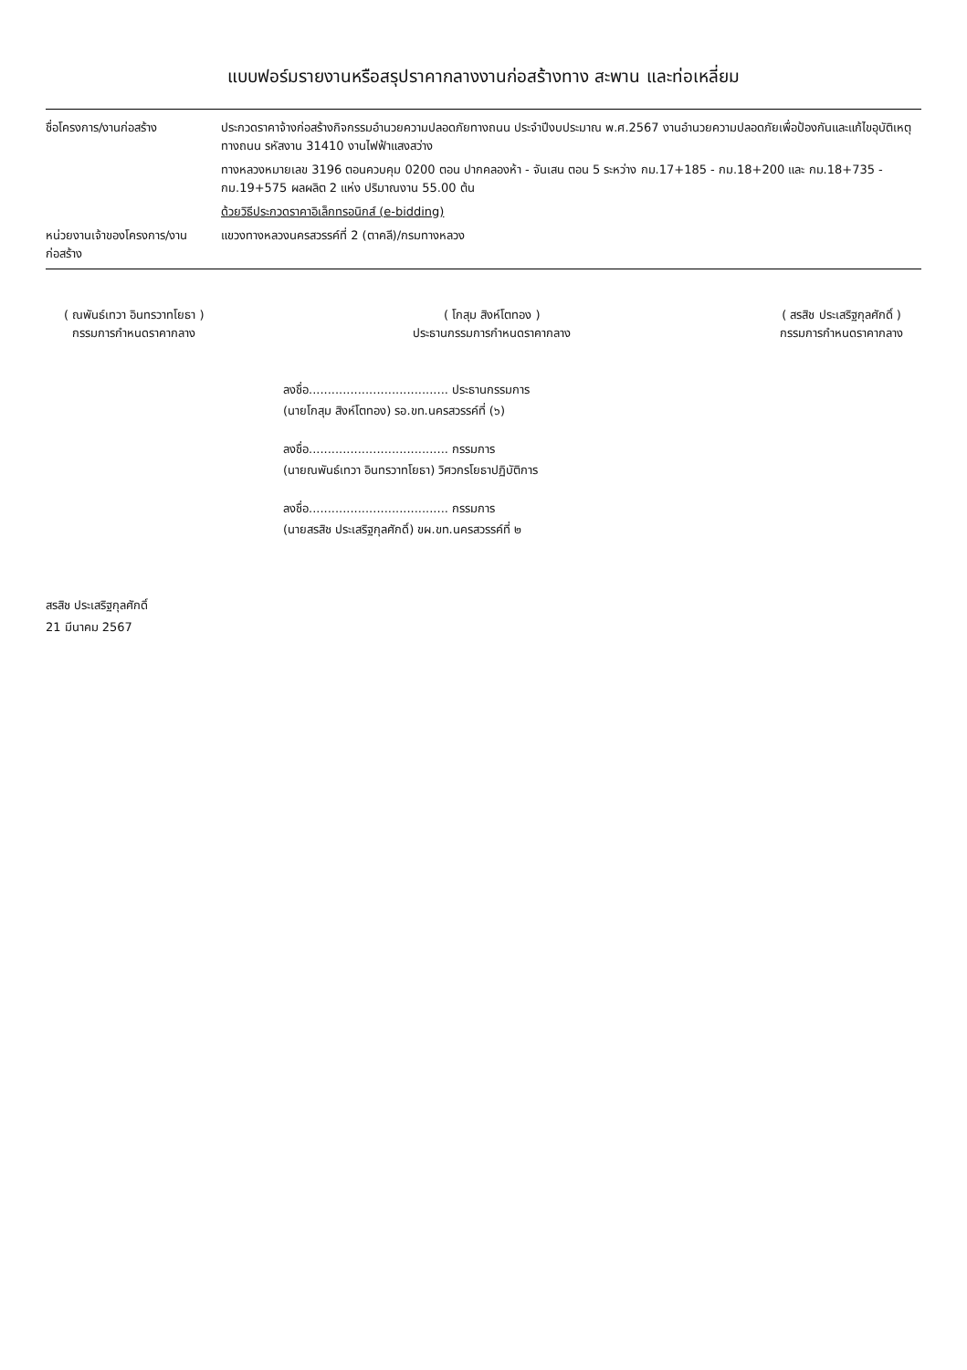แบบฟอร์มรายงานหรือสรุปราคากลางงานก่อสร้างทาง สะพาน และท่อเหลี่ยม
ชื่อโครงการ/งานก่อสร้าง ประกวดราคาจ้างก่อสร้างกิจกรรมอำนวยความปลอดภัยทางถนน ประจำปีงบประมาณ พ.ศ.2567 งานอำนวยความปลอดภัยเพื่อป้องกันและแก้ไขอุบัติเหตุทางถนน รหัสงาน 31410 งานไฟฟ้าแสงสว่าง
ทางหลวงหมายเลข 3196 ตอนควบคุม 0200 ตอน ปากคลองห้า - จันเสน ตอน 5 ระหว่าง กม.17+185 - กม.18+200 และ กม.18+735 - กม.19+575 ผลผลิต 2 แห่ง ปริมาณงาน 55.00 ต้น
ด้วยวิธีประกวดราคาอิเล็กทรอนิกส์ (e-bidding)
หน่วยงานเจ้าของโครงการ/งานก่อสร้าง
แขวงทางหลวงนครสวรรค์ที่ 2 (ตาคลี)/กรมทางหลวง
( ณพันธ์เทวา อินทรวาทโยธา )
กรรมการกำหนดราคากลาง
( โกสุม สิงห์โตทอง )
ประธานกรรมการกำหนดราคากลาง
( สรสิช ประเสริฐกุลศักดิ์ )
กรรมการกำหนดราคากลาง
ลงชื่อ..................................... ประธานกรรมการ
(นายโกสุม สิงห์โตทอง) รอ.ขท.นครสวรรค์ที่ (๖)
ลงชื่อ..................................... กรรมการ
(นายณพันธ์เทวา อินทรวาทโยธา) วิศวกรโยธาปฏิบัติการ
ลงชื่อ..................................... กรรมการ
(นายสรสิช ประเสริฐกุลศักดิ์) ขผ.ขท.นครสวรรค์ที่ ๒
สรสิช ประเสริฐกุลศักดิ์
21 มีนาคม 2567